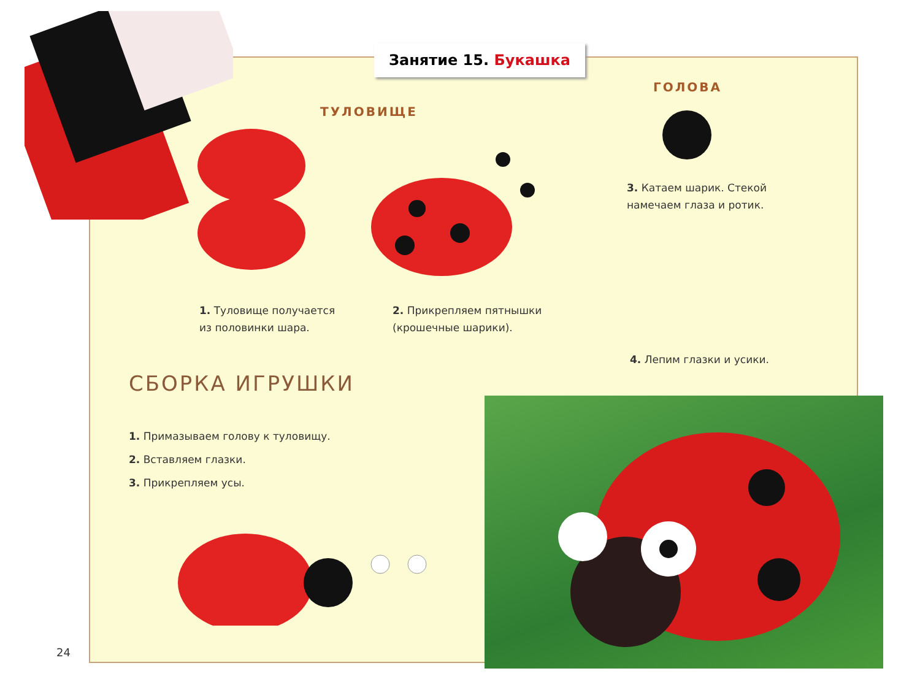Занятие 15. Букашка
ТУЛОВИЩЕ
ГОЛОВА
3. Катаем шарик. Стекой
намечаем глаза и ротик.
1. Туловище получается
из половинки шара.
2. Прикрепляем пятнышки
(крошечные шарики).
4. Лепим глазки и усики.
СБОРКА ИГРУШКИ
1. Примазываем голову к туловищу.
2. Вставляем глазки.
3. Прикрепляем усы.
24